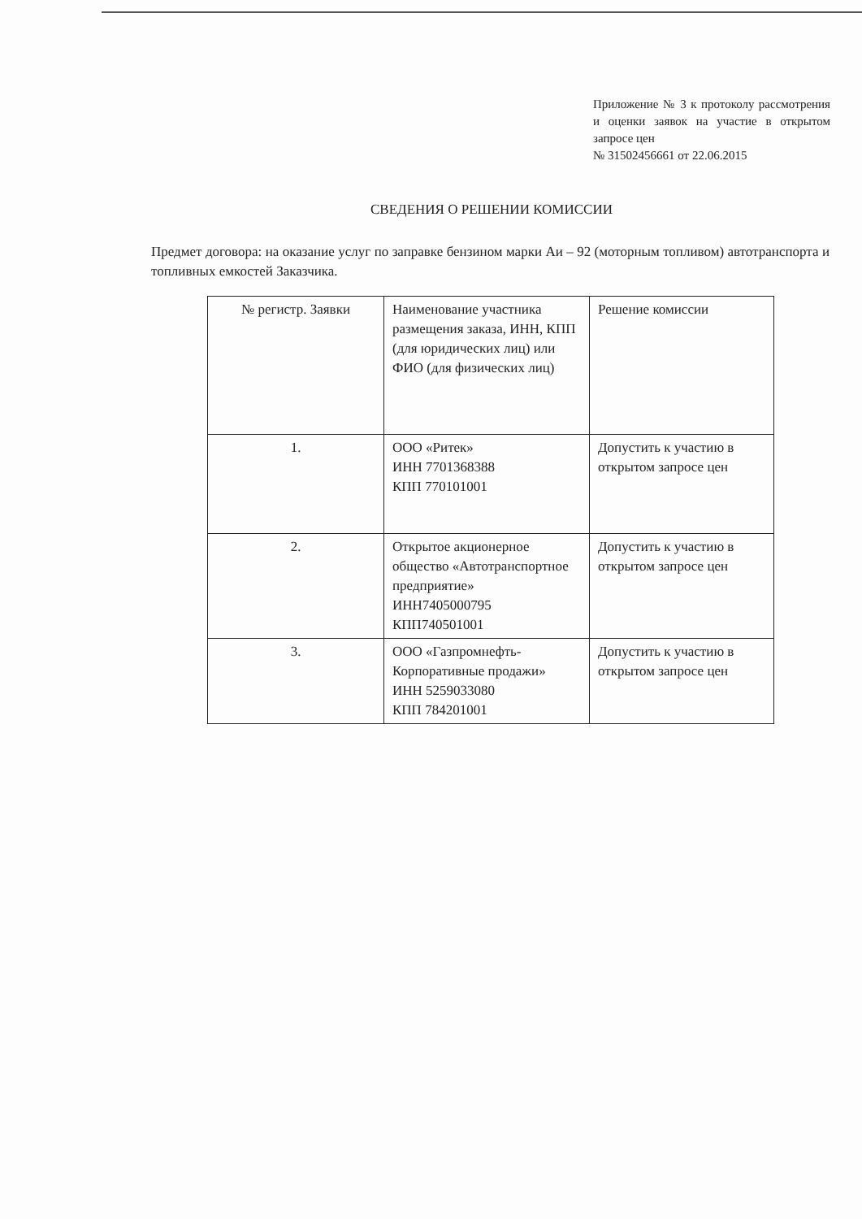Приложение № 3 к протоколу рассмотрения и оценки заявок на участие в открытом запросе цен
№ 31502456661 от 22.06.2015
СВЕДЕНИЯ О РЕШЕНИИ КОМИССИИ
Предмет договора: на оказание услуг по заправке бензином марки Аи – 92 (моторным топливом) автотранспорта и топливных емкостей Заказчика.
| № регистр. Заявки | Наименование участника размещения заказа, ИНН, КПП (для юридических лиц) или ФИО (для физических лиц) | Решение комиссии |
| 1. | ООО «Ритек» ИНН 7701368388 КПП 770101001 | Допустить к участию в открытом запросе цен |
| 2. | Открытое акционерное общество «Автотранспортное предприятие» ИНН7405000795 КПП740501001 | Допустить к участию в открытом запросе цен |
| 3. | ООО «Газпромнефть-Корпоративные продажи» ИНН 5259033080 КПП 784201001 | Допустить к участию в открытом запросе цен |